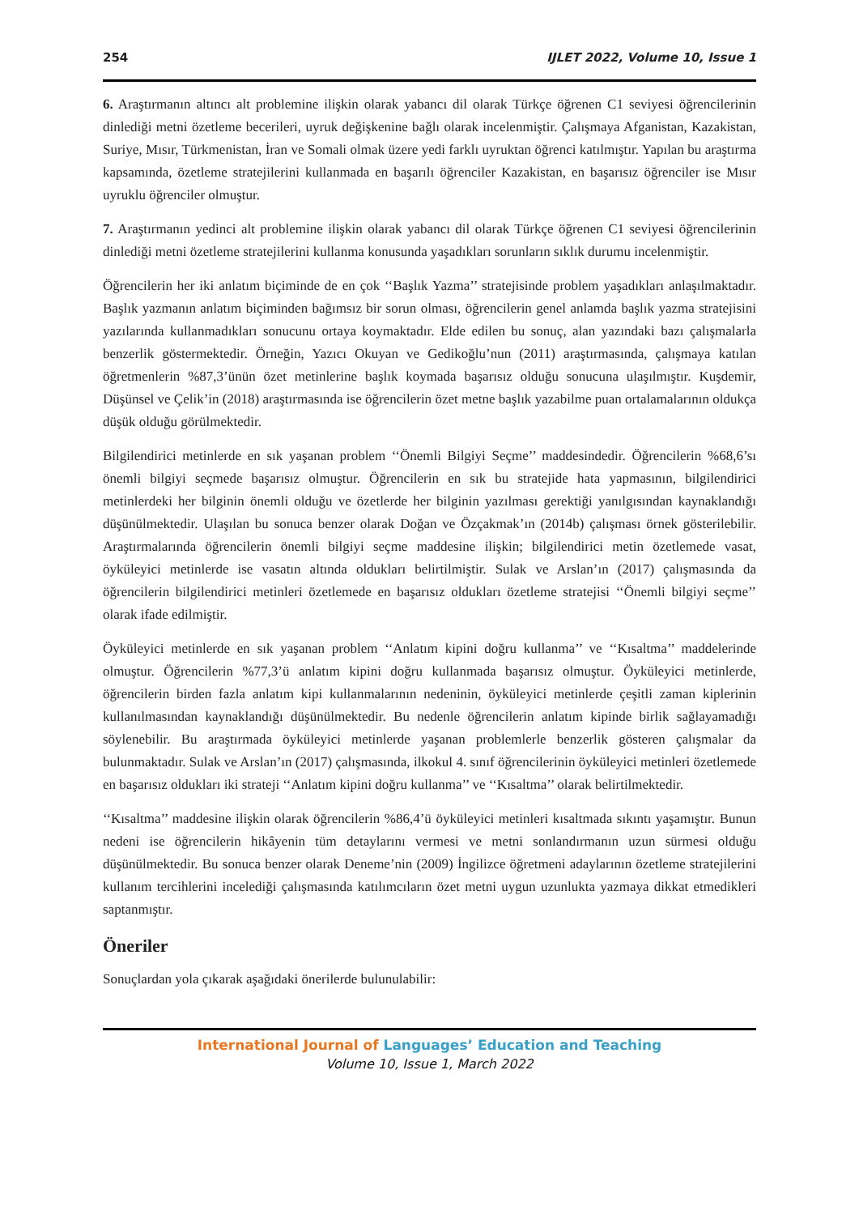254 IJLET 2022, Volume 10, Issue 1
6. Araştırmanın altıncı alt problemine ilişkin olarak yabancı dil olarak Türkçe öğrenen C1 seviyesi öğrencilerinin dinlediği metni özetleme becerileri, uyruk değişkenine bağlı olarak incelenmiştir. Çalışmaya Afganistan, Kazakistan, Suriye, Mısır, Türkmenistan, İran ve Somali olmak üzere yedi farklı uyruktan öğrenci katılmıştır. Yapılan bu araştırma kapsamında, özetleme stratejilerini kullanmada en başarılı öğrenciler Kazakistan, en başarısız öğrenciler ise Mısır uyruklu öğrenciler olmuştur.
7. Araştırmanın yedinci alt problemine ilişkin olarak yabancı dil olarak Türkçe öğrenen C1 seviyesi öğrencilerinin dinlediği metni özetleme stratejilerini kullanma konusunda yaşadıkları sorunların sıklık durumu incelenmiştir.
Öğrencilerin her iki anlatım biçiminde de en çok ‘‘Başlık Yazma’’ stratejisinde problem yaşadıkları anlaşılmaktadır. Başlık yazmanın anlatım biçiminden bağımsız bir sorun olması, öğrencilerin genel anlamda başlık yazma stratejisini yazılarında kullanmadıkları sonucunu ortaya koymaktadır. Elde edilen bu sonuç, alan yazındaki bazı çalışmalarla benzerlik göstermektedir. Örneğin, Yazıcı Okuyan ve Gedikoğlu’nun (2011) araştırmasında, çalışmaya katılan öğretmenlerin %87,3’ünün özet metinlerine başlık koymada başarısız olduğu sonucuna ulaşılmıştır. Kuşdemir, Düşünsel ve Çelik’in (2018) araştırmasında ise öğrencilerin özet metne başlık yazabilme puan ortalamalarının oldukça düşük olduğu görülmektedir.
Bilgilendirici metinlerde en sık yaşanan problem ‘‘Önemli Bilgiyi Seçme’’ maddesindedir. Öğrencilerin %68,6’sı önemli bilgiyi seçmede başarısız olmuştur. Öğrencilerin en sık bu stratejide hata yapmasının, bilgilendirici metinlerdeki her bilginin önemli olduğu ve özetlerde her bilginin yazılması gerektiği yanılgısından kaynaklandığı düşünülmektedir. Ulaşılan bu sonuca benzer olarak Doğan ve Özçakmak’ın (2014b) çalışması örnek gösterilebilir. Araştırmalarında öğrencilerin önemli bilgiyi seçme maddesine ilişkin; bilgilendirici metin özetlemede vasat, öyküleyici metinlerde ise vasatın altında oldukları belirtilmiştir. Sulak ve Arslan’ın (2017) çalışmasında da öğrencilerin bilgilendirici metinleri özetlemede en başarısız oldukları özetleme stratejisi ‘‘Önemli bilgiyi seçme’’ olarak ifade edilmiştir.
Öyküleyici metinlerde en sık yaşanan problem ‘‘Anlatım kipini doğru kullanma’’ ve ‘‘Kısaltma’’ maddelerinde olmuştur. Öğrencilerin %77,3’ü anlatım kipini doğru kullanmada başarısız olmuştur. Öyküleyici metinlerde, öğrencilerin birden fazla anlatım kipi kullanmalarının nedeninin, öyküleyici metinlerde çeşitli zaman kiplerinin kullanılmasından kaynaklandığı düşünülmektedir. Bu nedenle öğrencilerin anlatım kipinde birlik sağlayamadığı söylenebilir. Bu araştırmada öyküleyici metinlerde yaşanan problemlerle benzerlik gösteren çalışmalar da bulunmaktadır. Sulak ve Arslan’ın (2017) çalışmasında, ilkokul 4. sınıf öğrencilerinin öyküleyici metinleri özetlemede en başarısız oldukları iki strateji ‘‘Anlatım kipini doğru kullanma’’ ve ‘‘Kısaltma’’ olarak belirtilmektedir.
‘‘Kısaltma’’ maddesine ilişkin olarak öğrencilerin %86,4’ü öyküleyici metinleri kısaltmada sıkıntı yaşamıştır. Bunun nedeni ise öğrencilerin hikâyenin tüm detaylarını vermesi ve metni sonlandırmanın uzun sürmesi olduğu düşünülmektedir. Bu sonuca benzer olarak Deneme’nin (2009) İngilizce öğretmeni adaylarının özetleme stratejilerini kullanım tercihlerini incelediği çalışmasında katılımcıların özet metni uygun uzunlukta yazmaya dikkat etmedikleri saptanmıştır.
Öneriler
Sonuçlardan yola çıkarak aşağıdaki önerilerde bulunulabilir:
International Journal of Languages’ Education and Teaching
Volume 10, Issue 1, March 2022